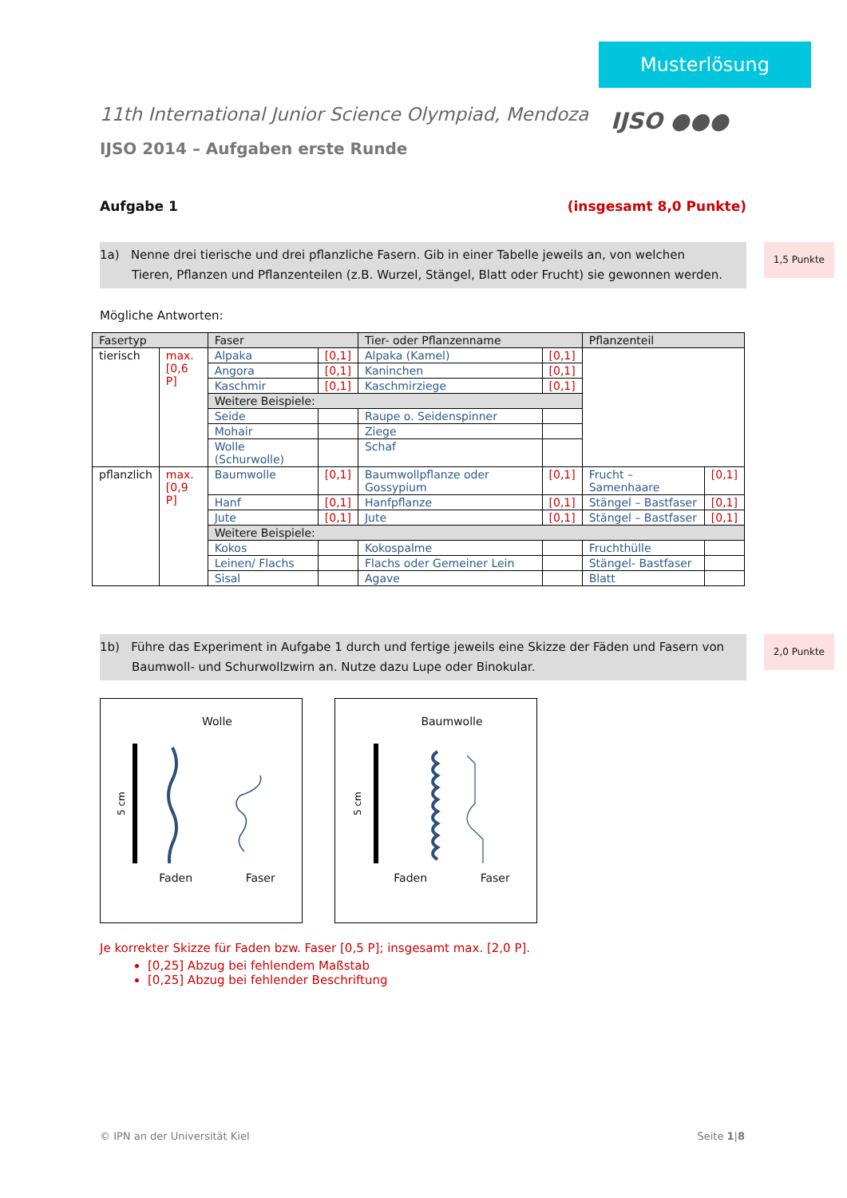Musterlösung
IJSO ●●●
11th International Junior Science Olympiad, Mendoza
IJSO 2014 – Aufgaben erste Runde
Aufgabe 1 (insgesamt 8,0 Punkte)
1a) Nenne drei tierische und drei pflanzliche Fasern. Gib in einer Tabelle jeweils an, von welchen Tieren, Pflanzen und Pflanzenteilen (z.B. Wurzel, Stängel, Blatt oder Frucht) sie gewonnen werden. 1,5 Punkte
Mögliche Antworten:
| Fasertyp | | Faser | | Tier- oder Pflanzenname | | Pflanzenteil | |
| --- | --- | --- | --- | --- | --- | --- | --- |
| tierisch | max. [0,6 P] | Alpaka | [0,1] | Alpaka (Kamel) | [0,1] | | |
| | | Angora | [0,1] | Kaninchen | [0,1] | | |
| | | Kaschmir | [0,1] | Kaschmirziege | [0,1] | | |
| | | Weitere Beispiele: | | | | | |
| | | Seide | | Raupe o. Seidenspinner | | | |
| | | Mohair | | Ziege | | | |
| | | Wolle (Schurwolle) | | Schaf | | | |
| pflanzlich | max. [0,9 P] | Baumwolle | [0,1] | Baumwollpflanze oder Gossypium | [0,1] | Frucht – Samenhaare | [0,1] |
| | | Hanf | [0,1] | Hanfpflanze | [0,1] | Stängel – Bastfaser | [0,1] |
| | | Jute | [0,1] | Jute | [0,1] | Stängel – Bastfaser | [0,1] |
| | | Weitere Beispiele: | | | | | |
| | | Kokos | | Kokospalme | | Fruchthülle | |
| | | Leinen/ Flachs | | Flachs oder Gemeiner Lein | | Stängel- Bastfaser | |
| | | Sisal | | Agave | | Blatt | |
1b) Führe das Experiment in Aufgabe 1 durch und fertige jeweils eine Skizze der Fäden und Fasern von Baumwoll- und Schurwollzwirn an. Nutze dazu Lupe oder Binokular. 2,0 Punkte
Wolle
5 cm
Faden Faser
Baumwolle
5 cm
Faden Faser
Je korrekter Skizze für Faden bzw. Faser [0,5 P]; insgesamt max. [2,0 P].
[0,25] Abzug bei fehlendem Maßstab
[0,25] Abzug bei fehlender Beschriftung
© IPN an der Universität Kiel Seite 1|8